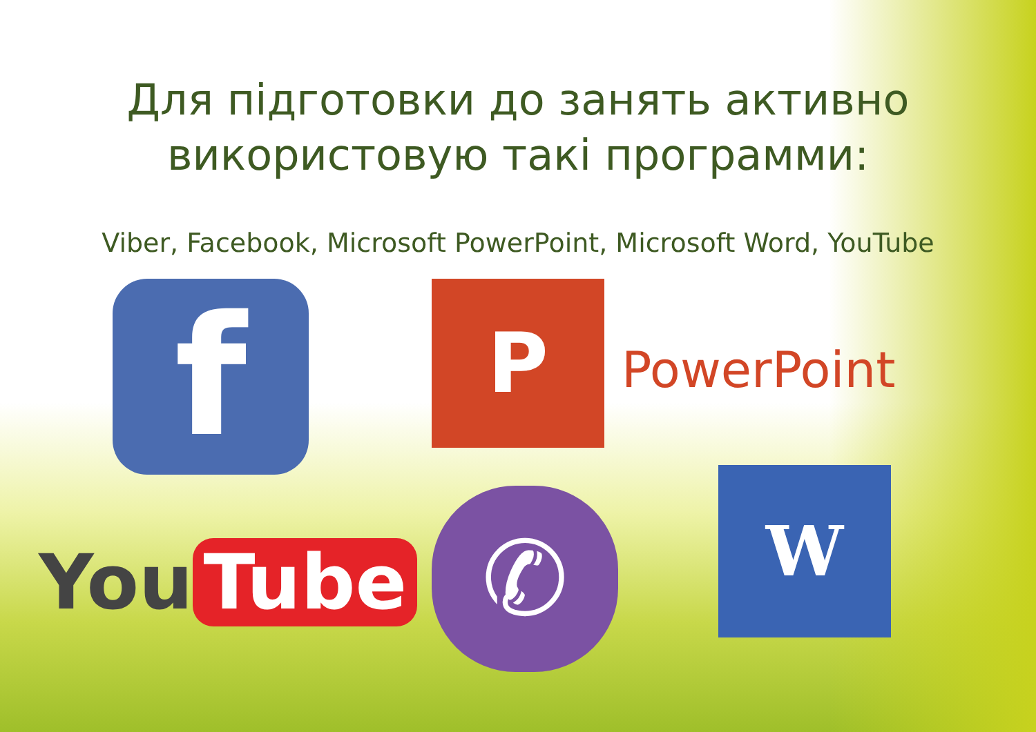Для підготовки до занять активно
використовую такі программи:
Viber, Facebook, Microsoft PowerPoint, Microsoft Word, YouTube
f P PowerPoint
You Tube
✆ W